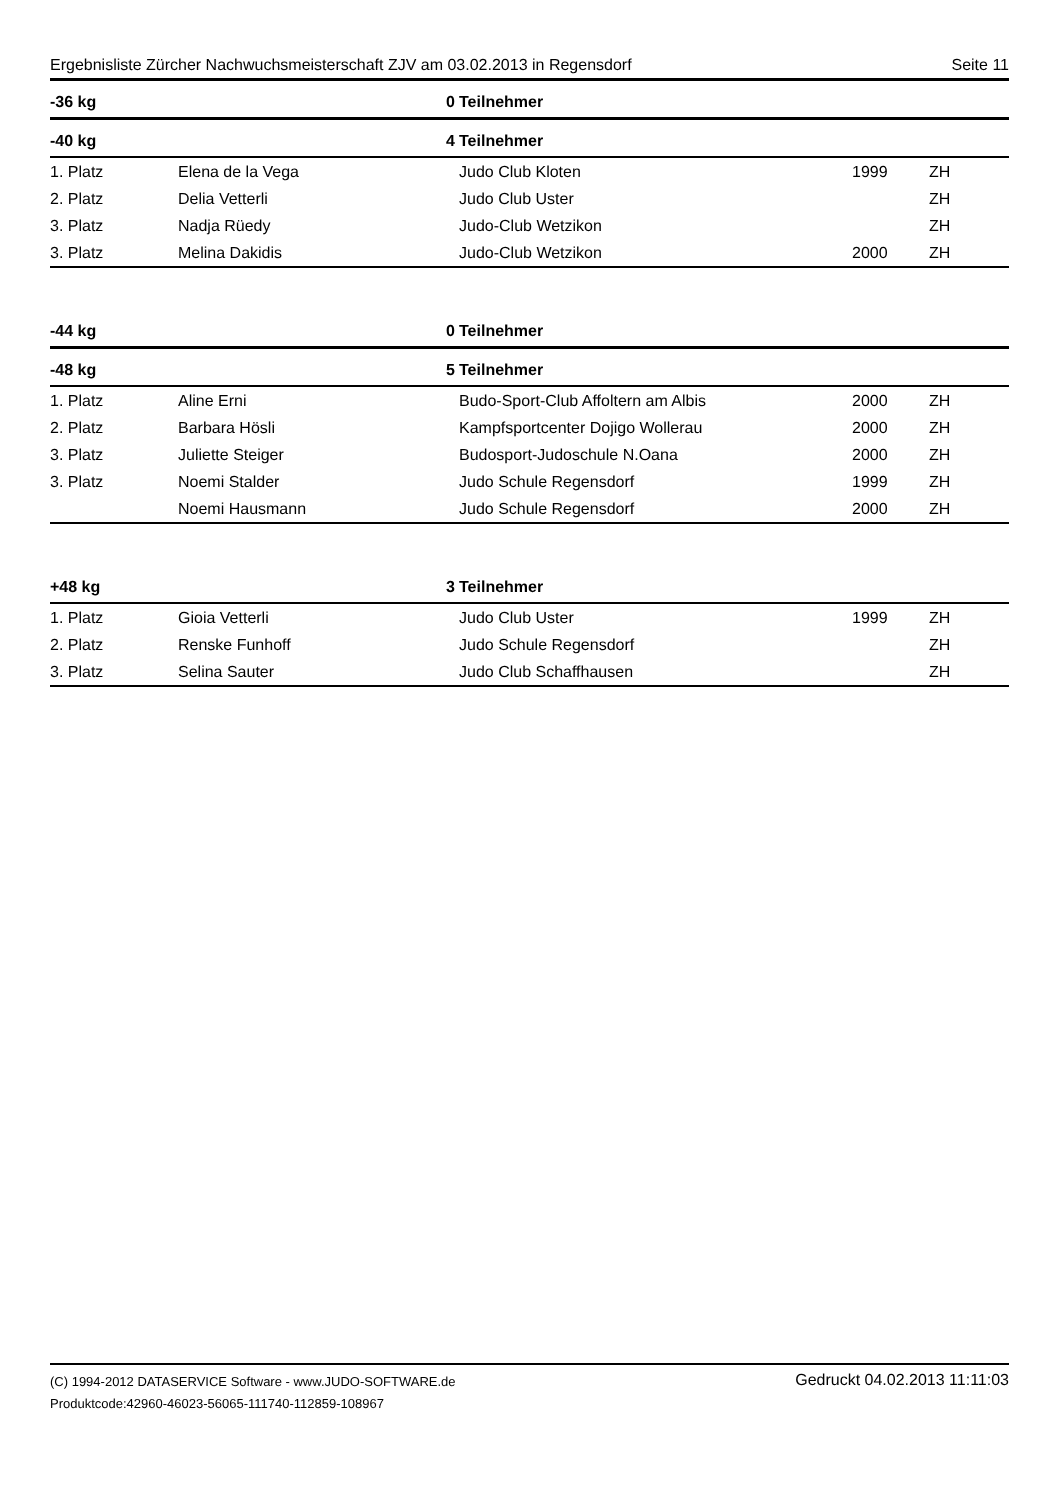Ergebnisliste Zürcher Nachwuchsmeisterschaft ZJV am 03.02.2013 in Regensdorf Seite 11
| -36 kg | 0 | Teilnehmer | | |
| --- | --- | --- | --- | --- |
| -40 kg | 4 | Teilnehmer | | |
| 1. Platz | Elena de la Vega | Judo Club Kloten | 1999 | ZH |
| 2. Platz | Delia Vetterli | Judo Club Uster | | ZH |
| 3. Platz | Nadja Rüedy | Judo-Club Wetzikon | | ZH |
| 3. Platz | Melina Dakidis | Judo-Club Wetzikon | 2000 | ZH |
| -44 kg | 0 | Teilnehmer | | |
| -48 kg | 5 | Teilnehmer | | |
| 1. Platz | Aline Erni | Budo-Sport-Club Affoltern am Albis | 2000 | ZH |
| 2. Platz | Barbara Hösli | Kampfsportcenter Dojigo Wollerau | 2000 | ZH |
| 3. Platz | Juliette Steiger | Budosport-Judoschule N.Oana | 2000 | ZH |
| 3. Platz | Noemi Stalder | Judo Schule Regensdorf | 1999 | ZH |
| | Noemi Hausmann | Judo Schule Regensdorf | 2000 | ZH |
| +48 kg | 3 | Teilnehmer | | |
| 1. Platz | Gioia Vetterli | Judo Club Uster | 1999 | ZH |
| 2. Platz | Renske Funhoff | Judo Schule Regensdorf | | ZH |
| 3. Platz | Selina Sauter | Judo Club Schaffhausen | | ZH |
(C) 1994-2012 DATASERVICE Software - www.JUDO-SOFTWARE.de
Produktcode:42960-46023-56065-111740-112859-108967
Gedruckt 04.02.2013 11:11:03